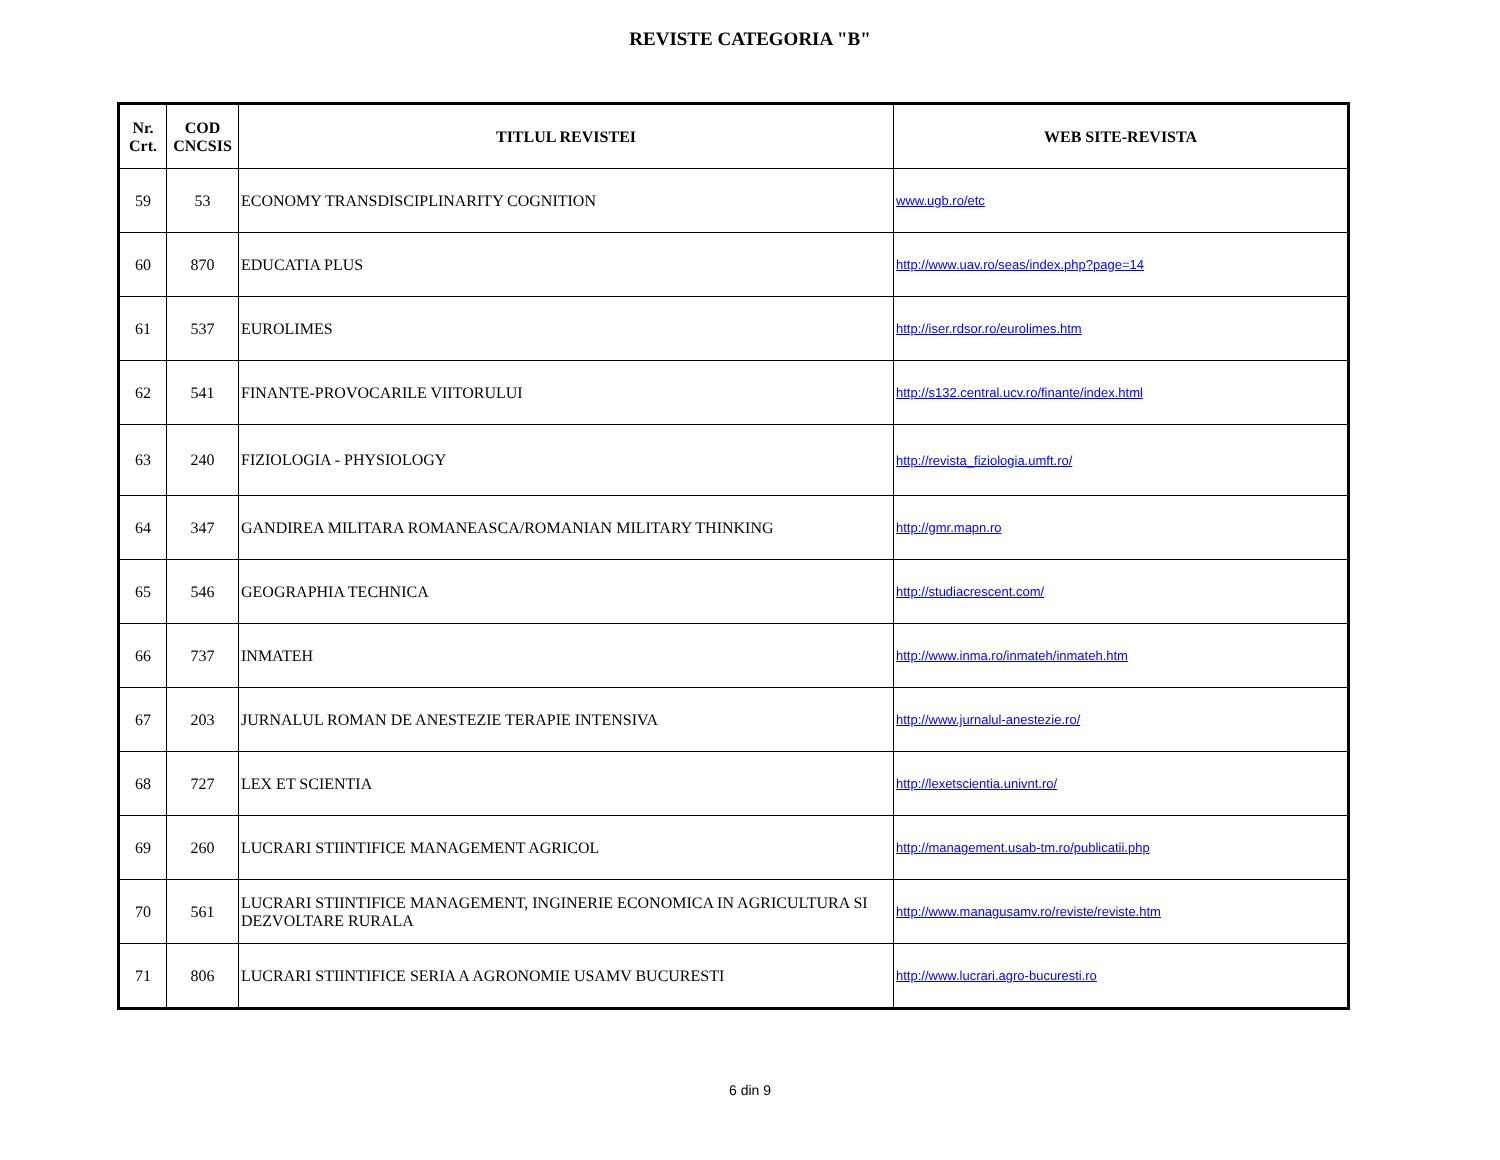REVISTE CATEGORIA "B"
| Nr. Crt. | COD CNCSIS | TITLUL REVISTEI | WEB SITE-REVISTA |
| --- | --- | --- | --- |
| 59 | 53 | ECONOMY TRANSDISCIPLINARITY COGNITION | www.ugb.ro/etc |
| 60 | 870 | EDUCATIA PLUS | http://www.uav.ro/seas/index.php?page=14 |
| 61 | 537 | EUROLIMES | http://iser.rdsor.ro/eurolimes.htm |
| 62 | 541 | FINANTE-PROVOCARILE VIITORULUI | http://s132.central.ucv.ro/finante/index.html |
| 63 | 240 | FIZIOLOGIA - PHYSIOLOGY | http://revista_fiziologia.umft.ro/ |
| 64 | 347 | GANDIREA MILITARA ROMANEASCA/ROMANIAN MILITARY THINKING | http://gmr.mapn.ro |
| 65 | 546 | GEOGRAPHIA TECHNICA | http://studiacrescent.com/ |
| 66 | 737 | INMATEH | http://www.inma.ro/inmateh/inmateh.htm |
| 67 | 203 | JURNALUL ROMAN DE ANESTEZIE TERAPIE INTENSIVA | http://www.jurnalul-anestezie.ro/ |
| 68 | 727 | LEX ET SCIENTIA | http://lexetscientia.univnt.ro/ |
| 69 | 260 | LUCRARI STIINTIFICE MANAGEMENT AGRICOL | http://management.usab-tm.ro/publicatii.php |
| 70 | 561 | LUCRARI STIINTIFICE MANAGEMENT, INGINERIE ECONOMICA IN AGRICULTURA SI DEZVOLTARE RURALA | http://www.managusamv.ro/reviste/reviste.htm |
| 71 | 806 | LUCRARI STIINTIFICE SERIA A AGRONOMIE USAMV BUCURESTI | http://www.lucrari.agro-bucuresti.ro |
6 din 9